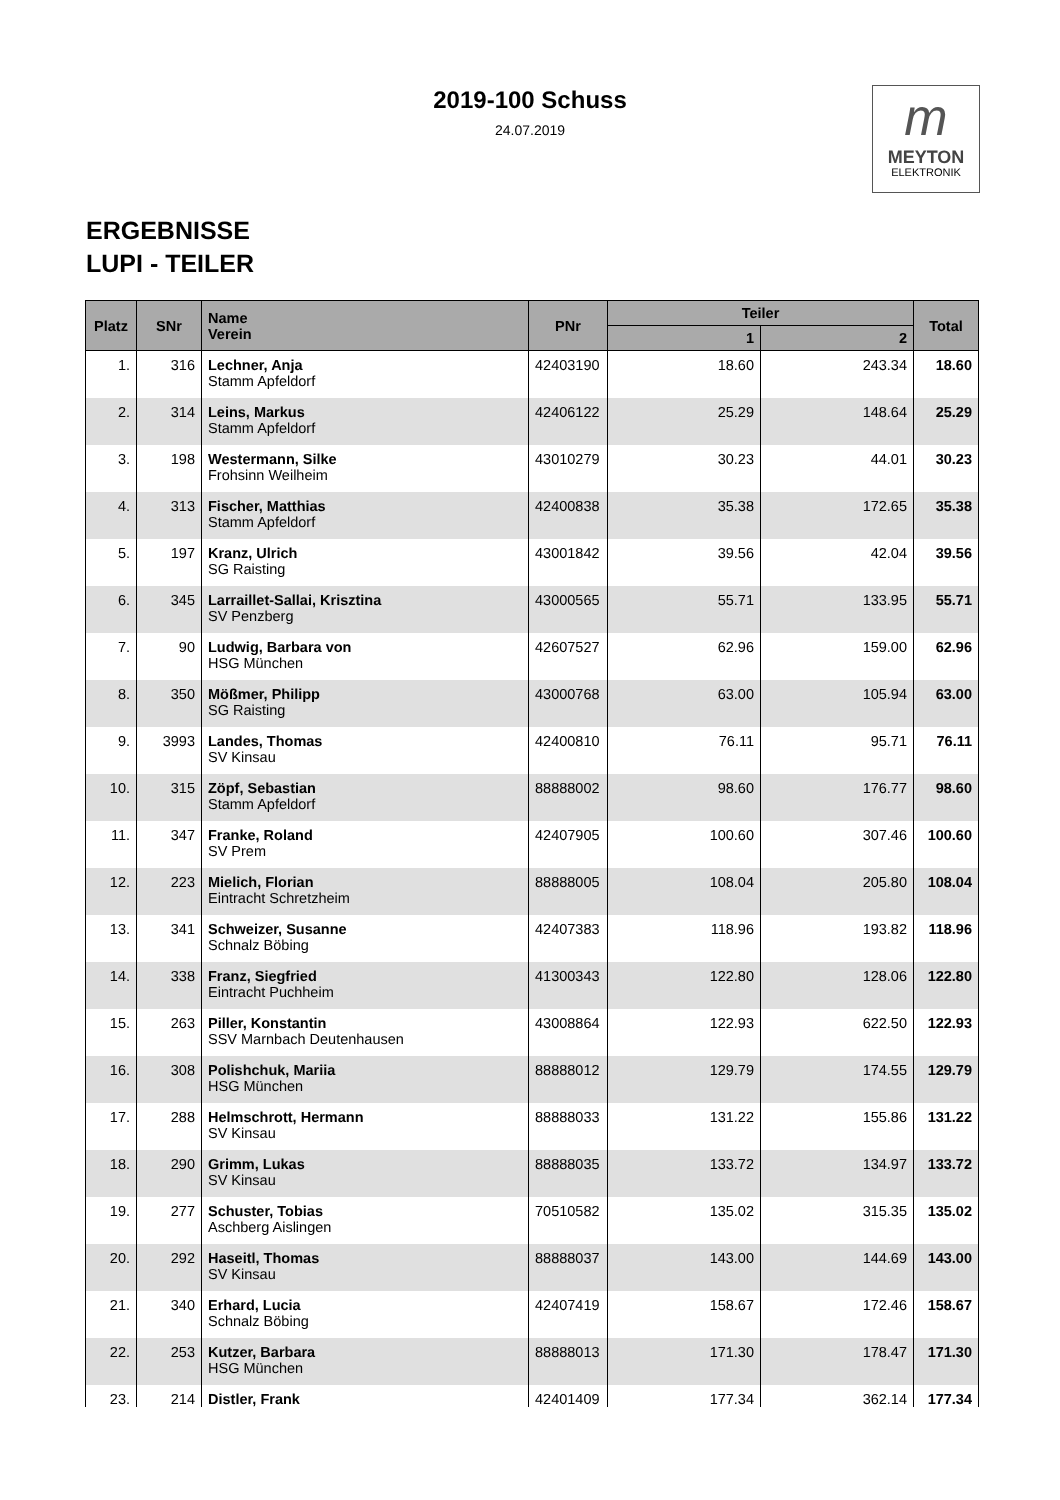2019-100 Schuss
24.07.2019
m
MEYTON
ELEKTRONIK
ERGEBNISSE
LUPI - TEILER
| Platz | SNr | Name Verein | PNr | Teiler | | Total |
| --- | --- | --- | --- | --- | --- | --- |
| | | | | 1 | 2 | |
| 1. | 316 | Lechner, Anja Stamm Apfeldorf | 42403190 | 18.60 | 243.34 | 18.60 |
| 2. | 314 | Leins, Markus Stamm Apfeldorf | 42406122 | 25.29 | 148.64 | 25.29 |
| 3. | 198 | Westermann, Silke Frohsinn Weilheim | 43010279 | 30.23 | 44.01 | 30.23 |
| 4. | 313 | Fischer, Matthias Stamm Apfeldorf | 42400838 | 35.38 | 172.65 | 35.38 |
| 5. | 197 | Kranz, Ulrich SG Raisting | 43001842 | 39.56 | 42.04 | 39.56 |
| 6. | 345 | Larraillet-Sallai, Krisztina SV Penzberg | 43000565 | 55.71 | 133.95 | 55.71 |
| 7. | 90 | Ludwig, Barbara von HSG München | 42607527 | 62.96 | 159.00 | 62.96 |
| 8. | 350 | Mößmer, Philipp SG Raisting | 43000768 | 63.00 | 105.94 | 63.00 |
| 9. | 3993 | Landes, Thomas SV Kinsau | 42400810 | 76.11 | 95.71 | 76.11 |
| 10. | 315 | Zöpf, Sebastian Stamm Apfeldorf | 88888002 | 98.60 | 176.77 | 98.60 |
| 11. | 347 | Franke, Roland SV Prem | 42407905 | 100.60 | 307.46 | 100.60 |
| 12. | 223 | Mielich, Florian Eintracht Schretzheim | 88888005 | 108.04 | 205.80 | 108.04 |
| 13. | 341 | Schweizer, Susanne Schnalz Böbing | 42407383 | 118.96 | 193.82 | 118.96 |
| 14. | 338 | Franz, Siegfried Eintracht Puchheim | 41300343 | 122.80 | 128.06 | 122.80 |
| 15. | 263 | Piller, Konstantin SSV Marnbach Deutenhausen | 43008864 | 122.93 | 622.50 | 122.93 |
| 16. | 308 | Polishchuk, Mariia HSG München | 88888012 | 129.79 | 174.55 | 129.79 |
| 17. | 288 | Helmschrott, Hermann SV Kinsau | 88888033 | 131.22 | 155.86 | 131.22 |
| 18. | 290 | Grimm, Lukas SV Kinsau | 88888035 | 133.72 | 134.97 | 133.72 |
| 19. | 277 | Schuster, Tobias Aschberg Aislingen | 70510582 | 135.02 | 315.35 | 135.02 |
| 20. | 292 | Haseitl, Thomas SV Kinsau | 88888037 | 143.00 | 144.69 | 143.00 |
| 21. | 340 | Erhard, Lucia Schnalz Böbing | 42407419 | 158.67 | 172.46 | 158.67 |
| 22. | 253 | Kutzer, Barbara HSG München | 88888013 | 171.30 | 178.47 | 171.30 |
| 23. | 214 | Distler, Frank | 42401409 | 177.34 | 362.14 | 177.34 |